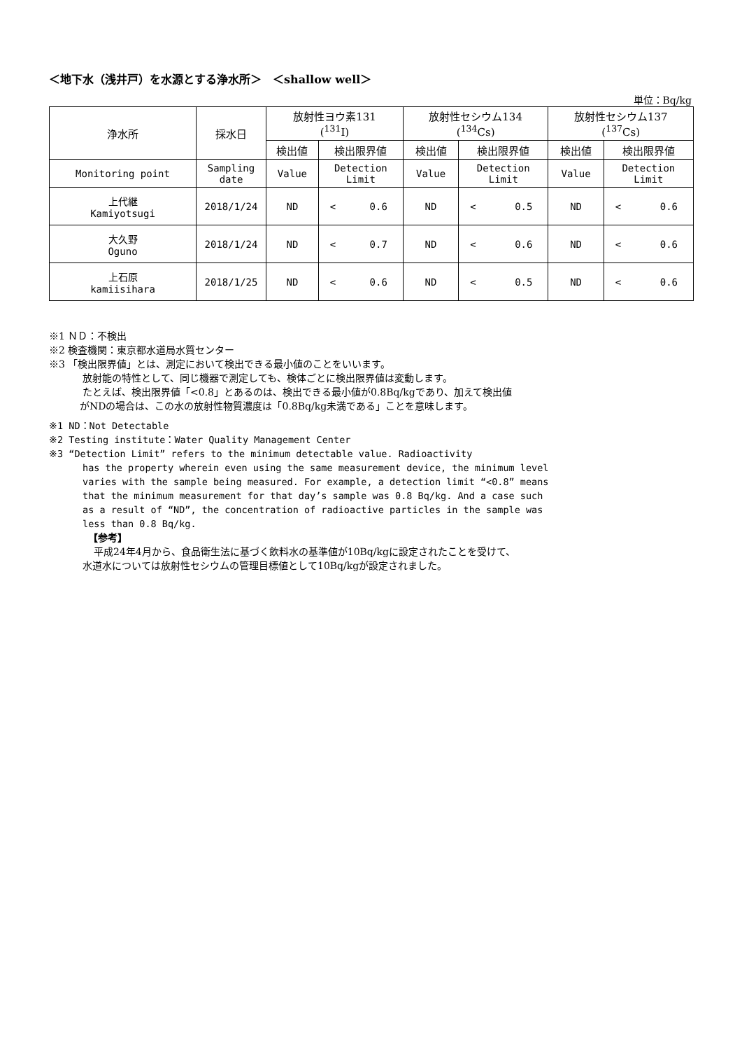＜地下水（浅井戸）を水源とする浄水所＞　＜shallow well＞
単位：Bq/kg
| 浄水所 | 採水日 | 放射性ヨウ素131 (<sup>131</sup>I) | | 放射性セシウム134 (<sup>134</sup>Cs) | | 放射性セシウム137 (<sup>137</sup>Cs) | |
| --- | --- | --- | --- | --- | --- | --- | --- |
| | | 検出値 | 検出限界値 | 検出値 | 検出限界値 | 検出値 | 検出限界値 |
| Monitoring point | Sampling date | Value | Detection Limit | Value | Detection Limit | Value | Detection Limit |
| 上代継 Kamiyotsugi | 2018/1/24 | ND | < 0.6 | ND | < 0.5 | ND | < 0.6 |
| 大久野 Oguno | 2018/1/24 | ND | < 0.7 | ND | < 0.6 | ND | < 0.6 |
| 上石原 kamiisihara | 2018/1/25 | ND | < 0.6 | ND | < 0.5 | ND | < 0.6 |
※1 ＮＤ：不検出
※2 検査機関：東京都水道局水質センター
※3 「検出限界値」とは、測定において検出できる最小値のことをいいます。
放射能の特性として、同じ機器で測定しても、検体ごとに検出限界値は変動します。
たとえば、検出限界値「<0.8」とあるのは、検出できる最小値が0.8Bq/kgであり、加えて検出値
がNDの場合は、この水の放射性物質濃度は「0.8Bq/kg未満である」ことを意味します。
※1 ND：Not Detectable
※2 Testing institute：Water Quality Management Center
※3 “Detection Limit” refers to the minimum detectable value. Radioactivity
has the property wherein even using the same measurement device, the minimum level varies with the sample being measured. For example, a detection limit “<0.8” means that the minimum measurement for that day’s sample was 0.8 Bq/kg. And a case such as a result of “ND”, the concentration of radioactive particles in the sample was less than 0.8 Bq/kg.
【参考】
平成24年4月から、食品衛生法に基づく飲料水の基準値が10Bq/kgに設定されたことを受けて、
水道水については放射性セシウムの管理目標値として10Bq/kgが設定されました。